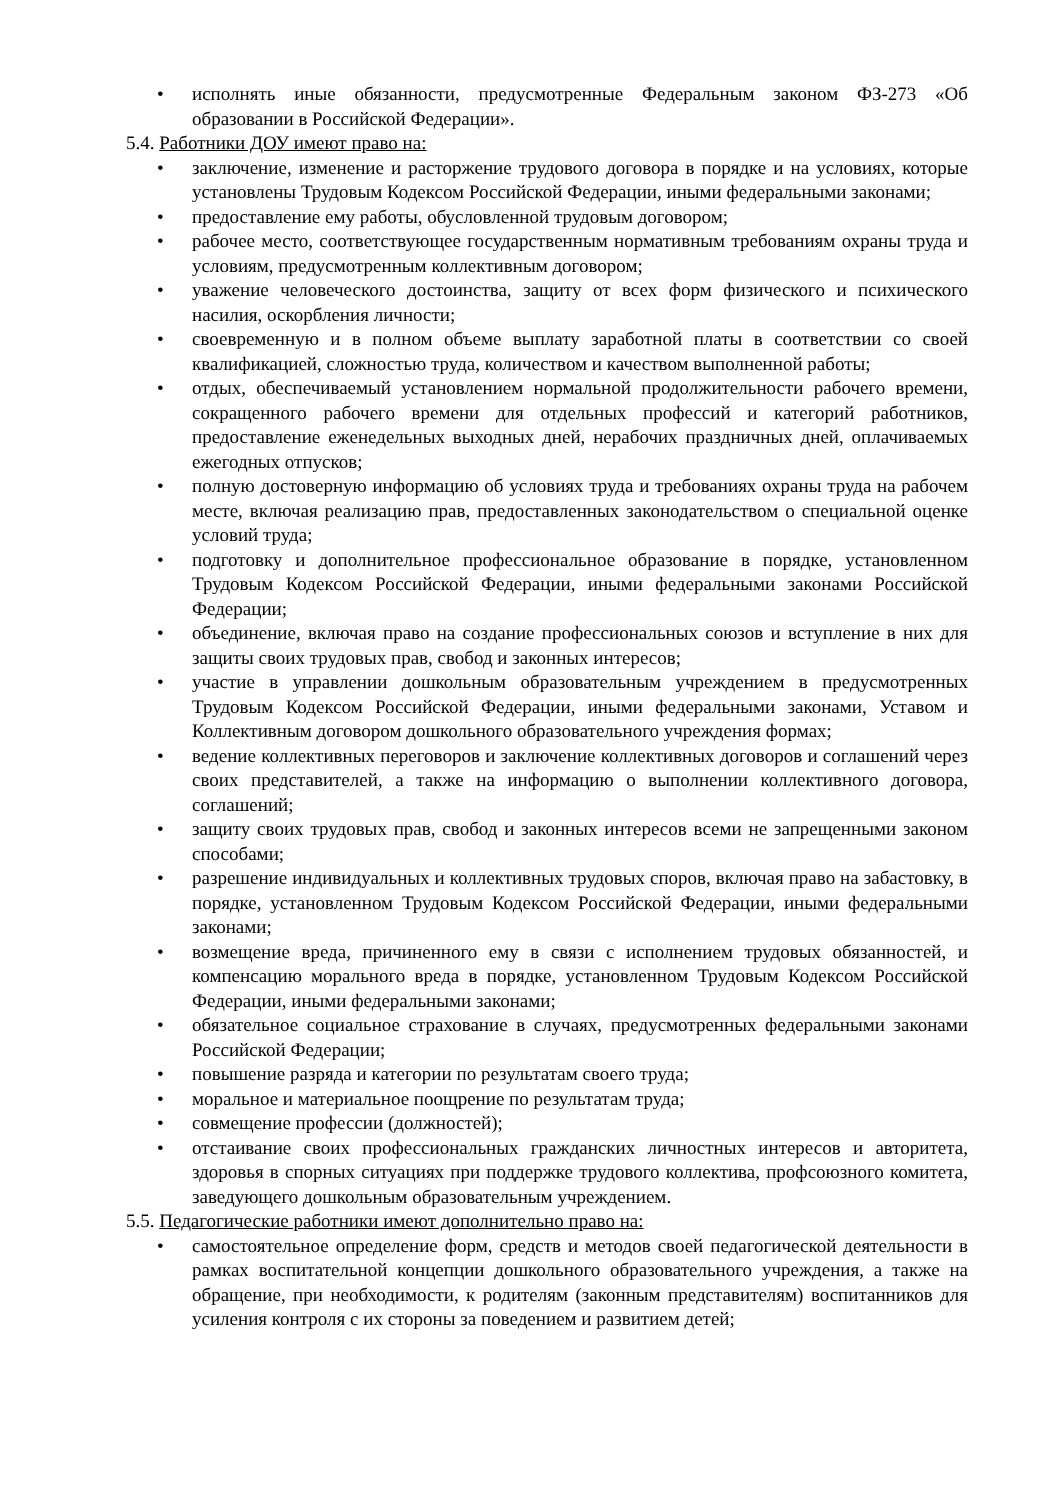• исполнять иные обязанности, предусмотренные Федеральным законом ФЗ-273 «Об образовании в Российской Федерации».
5.4. Работники ДОУ имеют право на:
• заключение, изменение и расторжение трудового договора в порядке и на условиях, которые установлены Трудовым Кодексом Российской Федерации, иными федеральными законами;
• предоставление ему работы, обусловленной трудовым договором;
• рабочее место, соответствующее государственным нормативным требованиям охраны труда и условиям, предусмотренным коллективным договором;
• уважение человеческого достоинства, защиту от всех форм физического и психического насилия, оскорбления личности;
• своевременную и в полном объеме выплату заработной платы в соответствии со своей квалификацией, сложностью труда, количеством и качеством выполненной работы;
• отдых, обеспечиваемый установлением нормальной продолжительности рабочего времени, сокращенного рабочего времени для отдельных профессий и категорий работников, предоставление еженедельных выходных дней, нерабочих праздничных дней, оплачиваемых ежегодных отпусков;
• полную достоверную информацию об условиях труда и требованиях охраны труда на рабочем месте, включая реализацию прав, предоставленных законодательством о специальной оценке условий труда;
• подготовку и дополнительное профессиональное образование в порядке, установленном Трудовым Кодексом Российской Федерации, иными федеральными законами Российской Федерации;
• объединение, включая право на создание профессиональных союзов и вступление в них для защиты своих трудовых прав, свобод и законных интересов;
• участие в управлении дошкольным образовательным учреждением в предусмотренных Трудовым Кодексом Российской Федерации, иными федеральными законами, Уставом и Коллективным договором дошкольного образовательного учреждения формах;
• ведение коллективных переговоров и заключение коллективных договоров и соглашений через своих представителей, а также на информацию о выполнении коллективного договора, соглашений;
• защиту своих трудовых прав, свобод и законных интересов всеми не запрещенными законом способами;
• разрешение индивидуальных и коллективных трудовых споров, включая право на забастовку, в порядке, установленном Трудовым Кодексом Российской Федерации, иными федеральными законами;
• возмещение вреда, причиненного ему в связи с исполнением трудовых обязанностей, и компенсацию морального вреда в порядке, установленном Трудовым Кодексом Российской Федерации, иными федеральными законами;
• обязательное социальное страхование в случаях, предусмотренных федеральными законами Российской Федерации;
• повышение разряда и категории по результатам своего труда;
• моральное и материальное поощрение по результатам труда;
• совмещение профессии (должностей);
• отстаивание своих профессиональных гражданских личностных интересов и авторитета, здоровья в спорных ситуациях при поддержке трудового коллектива, профсоюзного комитета, заведующего дошкольным образовательным учреждением.
5.5. Педагогические работники имеют дополнительно право на:
• самостоятельное определение форм, средств и методов своей педагогической деятельности в рамках воспитательной концепции дошкольного образовательного учреждения, а также на обращение, при необходимости, к родителям (законным представителям) воспитанников для усиления контроля с их стороны за поведением и развитием детей;